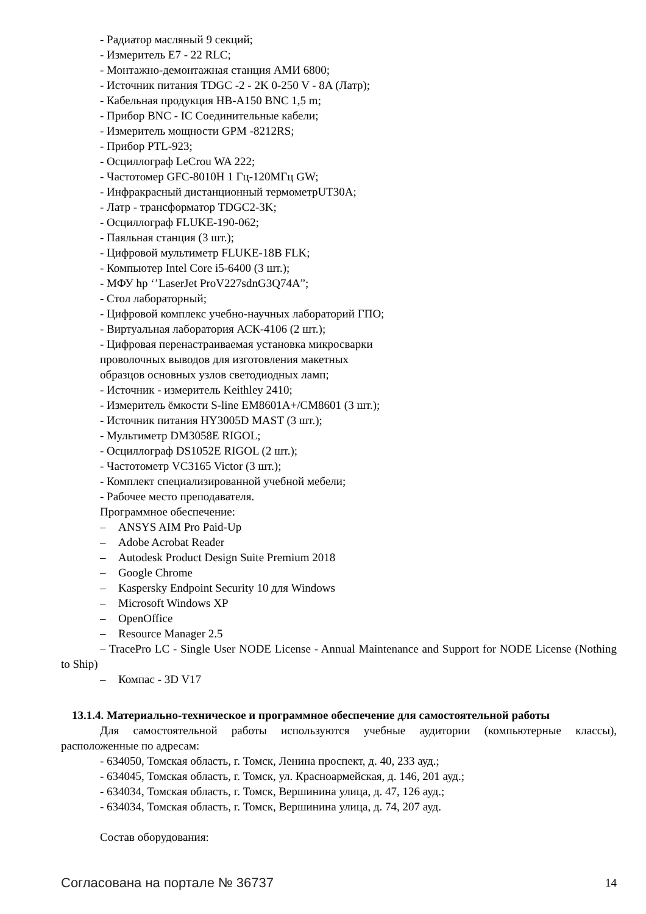- Радиатор масляный 9 секций;
- Измеритель Е7 - 22 RLC;
- Монтажно-демонтажная станция АМИ 6800;
- Источник питания TDGC -2 - 2K 0-250 V - 8A (Латр);
- Кабельная продукция HB-A150 BNC 1,5 m;
- Прибор BNC - IC Соединительные кабели;
- Измеритель мощности GPM -8212RS;
- Прибор PTL-923;
- Осциллограф LeCrou WA 222;
- Частотомер GFC-8010H 1 Гц-120МГц GW;
- Инфракрасный дистанционный термометрUT30A;
- Латр - трансформатор TDGC2-3K;
- Осциллограф FLUKE-190-062;
- Паяльная станция (3 шт.);
- Цифровой мультиметр FLUKE-18B FLK;
- Компьютер Intel Core i5-6400 (3 шт.);
- МФУ hp ‘’LaserJet ProV227sdnG3Q74A”;
- Стол лабораторный;
- Цифровой комплекс учебно-научных лабораторий ГПО;
- Виртуальная лаборатория АСК-4106 (2 шт.);
- Цифровая перенастраиваемая установка микросварки
проволочных выводов для изготовления макетных
образцов основных узлов светодиодных ламп;
- Источник - измеритель Keithley 2410;
- Измеритель ёмкости S-line EM8601A+/CM8601 (3 шт.);
- Источник питания HY3005D MAST (3 шт.);
- Мультиметр DM3058E RIGOL;
- Осциллограф DS1052E RIGOL (2 шт.);
- Частотометр VC3165 Victor (3 шт.);
- Комплект специализированной учебной мебели;
- Рабочее место преподавателя.
Программное обеспечение:
– ANSYS AIM Pro Paid-Up
– Adobe Acrobat Reader
– Autodesk Product Design Suite Premium 2018
– Google Chrome
– Kaspersky Endpoint Security 10 для Windows
– Microsoft Windows XP
– OpenOffice
– Resource Manager 2.5
– TracePro LC - Single User NODE License - Annual Maintenance and Support for NODE License (Nothing to Ship)
– Компас - 3D V17
13.1.4. Материально-техническое и программное обеспечение для самостоятельной работы
Для самостоятельной работы используются учебные аудитории (компьютерные классы), расположенные по адресам:
- 634050, Томская область, г. Томск, Ленина проспект, д. 40, 233 ауд.;
- 634045, Томская область, г. Томск, ул. Красноармейская, д. 146, 201 ауд.;
- 634034, Томская область, г. Томск, Вершинина улица, д. 47, 126 ауд.;
- 634034, Томская область, г. Томск, Вершинина улица, д. 74, 207 ауд.
Состав оборудования:
Согласована на портале № 36737 14